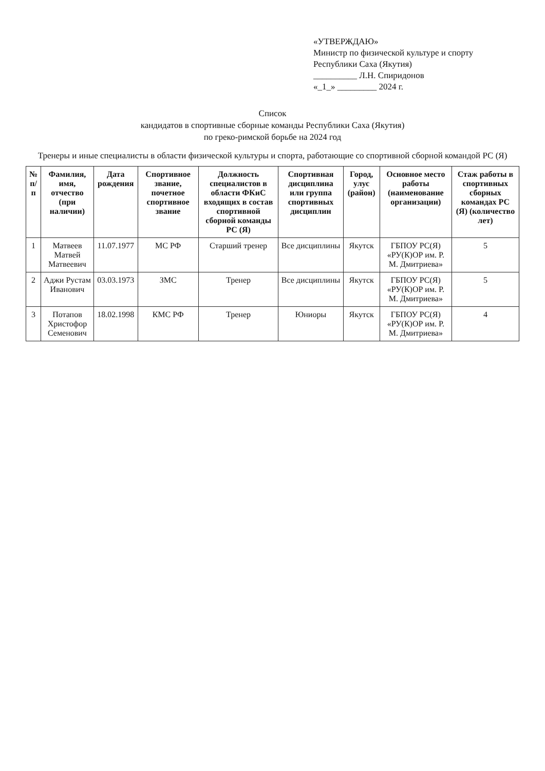«УТВЕРЖДАЮ»
Министр по физической культуре и спорту
Республики Саха (Якутия)
__________ Л.Н. Спиридонов
«_1_» _________ 2024 г.
Список
кандидатов в спортивные сборные команды Республики Саха (Якутия)
по греко-римской борьбе на 2024 год
Тренеры и иные специалисты в области физической культуры и спорта, работающие со спортивной сборной командой РС (Я)
| № п/п | Фамилия, имя, отчество (при наличии) | Дата рождения | Спортивное звание, почетное спортивное звание | Должность специалистов в области ФКиС входящих в состав спортивной сборной команды РС (Я) | Спортивная дисциплина или группа спортивных дисциплин | Город, улус (район) | Основное место работы (наименование организации) | Стаж работы в спортивных сборных командах РС (Я) (количество лет) |
| --- | --- | --- | --- | --- | --- | --- | --- | --- |
| 1 | Матвеев Матвей Матвеевич | 11.07.1977 | МС РФ | Старший тренер | Все дисциплины | Якутск | ГБПОУ РС(Я) «РУ(К)ОР им. Р. М. Дмитриева» | 5 |
| 2 | Аджи Рустам Иванович | 03.03.1973 | ЗМС | Тренер | Все дисциплины | Якутск | ГБПОУ РС(Я) «РУ(К)ОР им. Р. М. Дмитриева» | 5 |
| 3 | Потапов Христофор Семенович | 18.02.1998 | КМС РФ | Тренер | Юниоры | Якутск | ГБПОУ РС(Я) «РУ(К)ОР им. Р. М. Дмитриева» | 4 |